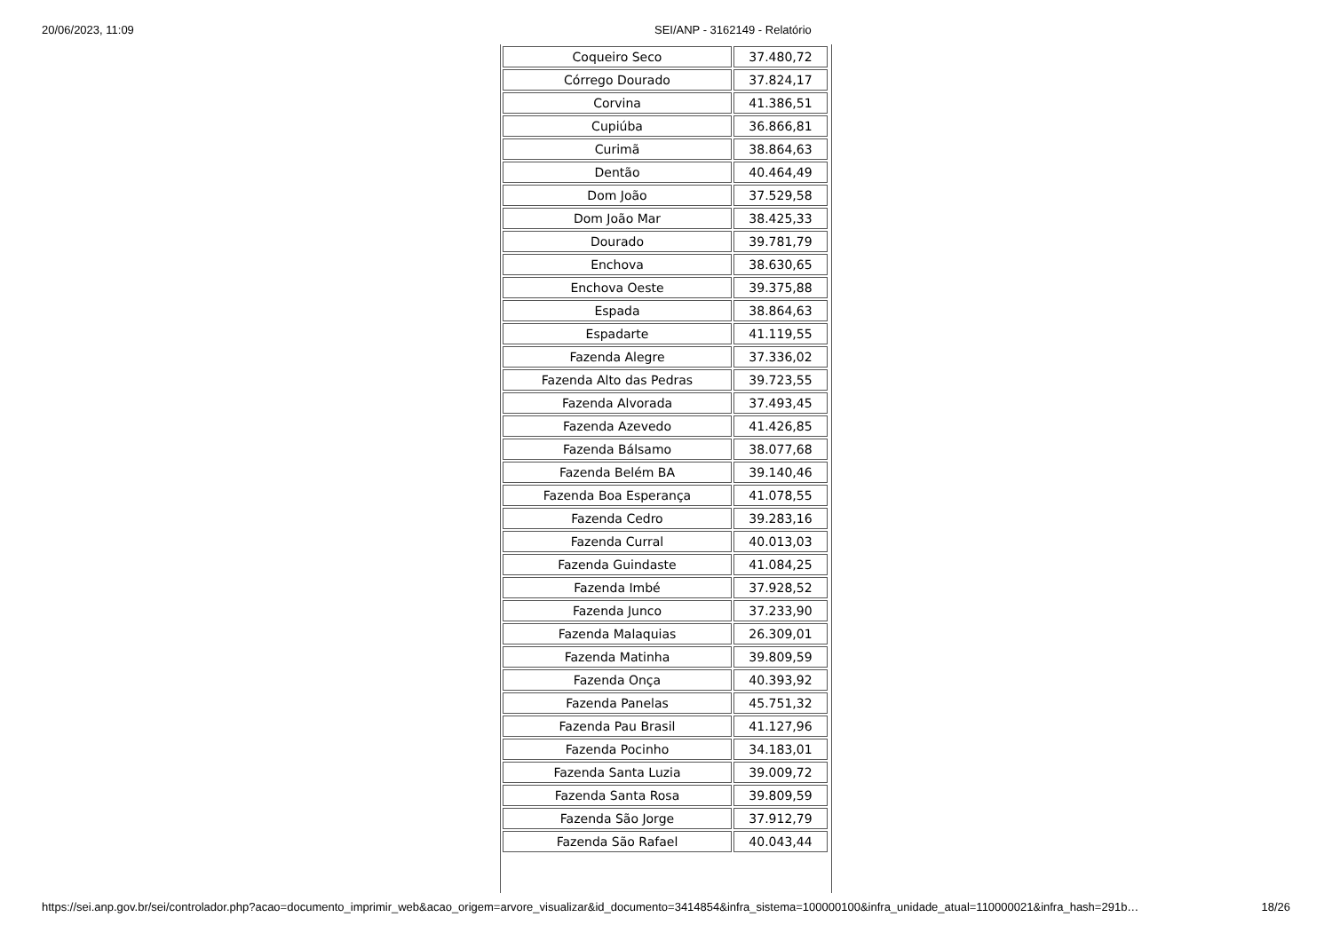20/06/2023, 11:09 SEI/ANP - 3162149 - Relatório
| Coqueiro Seco | 37.480,72 |
| Córrego Dourado | 37.824,17 |
| Corvina | 41.386,51 |
| Cupiúba | 36.866,81 |
| Curimã | 38.864,63 |
| Dentão | 40.464,49 |
| Dom João | 37.529,58 |
| Dom João Mar | 38.425,33 |
| Dourado | 39.781,79 |
| Enchova | 38.630,65 |
| Enchova Oeste | 39.375,88 |
| Espada | 38.864,63 |
| Espadarte | 41.119,55 |
| Fazenda Alegre | 37.336,02 |
| Fazenda Alto das Pedras | 39.723,55 |
| Fazenda Alvorada | 37.493,45 |
| Fazenda Azevedo | 41.426,85 |
| Fazenda Bálsamo | 38.077,68 |
| Fazenda Belém BA | 39.140,46 |
| Fazenda Boa Esperança | 41.078,55 |
| Fazenda Cedro | 39.283,16 |
| Fazenda Curral | 40.013,03 |
| Fazenda Guindaste | 41.084,25 |
| Fazenda Imbé | 37.928,52 |
| Fazenda Junco | 37.233,90 |
| Fazenda Malaquias | 26.309,01 |
| Fazenda Matinha | 39.809,59 |
| Fazenda Onça | 40.393,92 |
| Fazenda Panelas | 45.751,32 |
| Fazenda Pau Brasil | 41.127,96 |
| Fazenda Pocinho | 34.183,01 |
| Fazenda Santa Luzia | 39.009,72 |
| Fazenda Santa Rosa | 39.809,59 |
| Fazenda São Jorge | 37.912,79 |
| Fazenda São Rafael | 40.043,44 |
https://sei.anp.gov.br/sei/controlador.php?acao=documento_imprimir_web&acao_origem=arvore_visualizar&id_documento=3414854&infra_sistema=100000100&infra_unidade_atual=110000021&infra_hash=291b… 18/26